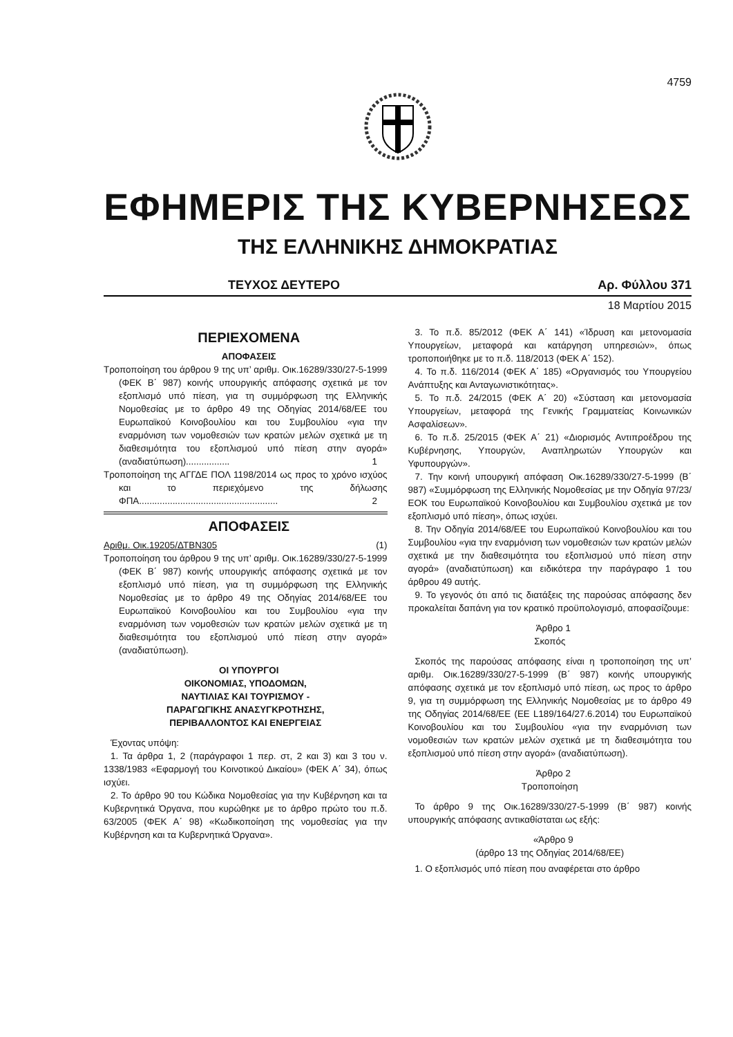4759
ΕΦΗΜΕΡΙΣ ΤΗΣ ΚΥΒΕΡΝΗΣΕΩΣ
ΤΗΣ ΕΛΛΗΝΙΚΗΣ ΔΗΜΟΚΡΑΤΙΑΣ
ΤΕΥΧΟΣ ΔΕΥΤΕΡΟ Αρ. Φύλλου 371
18 Μαρτίου 2015
ΠΕΡΙΕΧΟΜΕΝΑ
ΑΠΟΦΑΣΕΙΣ
Τροποποίηση του άρθρου 9 της υπ’ αριθμ. Οικ.16289/330/27-5-1999 (ΦΕΚ Β΄ 987) κοινής υπουργικής απόφασης σχετικά με τον εξοπλισμό υπό πίεση, για τη συμμόρφωση της Ελληνικής Νομοθεσίας με το άρθρο 49 της Οδηγίας 2014/68/ΕΕ του Ευρωπαϊκού Κοινοβουλίου και του Συμβουλίου «για την εναρμόνιση των νομοθεσιών των κρατών μελών σχετικά με τη διαθεσιμότητα του εξοπλισμού υπό πίεση στην αγορά» (αναδιατύπωση)................. 1
Τροποποίηση της ΑΓΓΔΕ ΠΟΛ 1198/2014 ως προς το χρόνο ισχύος και το περιεχόμενο της δήλωσης ΦΠΑ...................................................... 2
ΑΠΟΦΑΣΕΙΣ
Αριθμ. Οικ.19205/ΔΤΒΝ305 (1)
Τροποποίηση του άρθρου 9 της υπ’ αριθμ. Οικ.16289/330/27-5-1999 (ΦΕΚ Β΄ 987) κοινής υπουργικής απόφασης σχετικά με τον εξοπλισμό υπό πίεση, για τη συμμόρφωση της Ελληνικής Νομοθεσίας με το άρθρο 49 της Οδηγίας 2014/68/ΕΕ του Ευρωπαϊκού Κοινοβουλίου και του Συμβουλίου «για την εναρμόνιση των νομοθεσιών των κρατών μελών σχετικά με τη διαθεσιμότητα του εξοπλισμού υπό πίεση στην αγορά» (αναδιατύπωση).
ΟΙ ΥΠΟΥΡΓΟΙ
ΟΙΚΟΝΟΜΙΑΣ, ΥΠΟΔΟΜΩΝ,
ΝΑΥΤΙΛΙΑΣ ΚΑΙ ΤΟΥΡΙΣΜΟΥ -
ΠΑΡΑΓΩΓΙΚΗΣ ΑΝΑΣΥΓΚΡΟΤΗΣΗΣ,
ΠΕΡΙΒΑΛΛΟΝΤΟΣ ΚΑΙ ΕΝΕΡΓΕΙΑΣ
Έχοντας υπόψη:
1. Τα άρθρα 1, 2 (παράγραφοι 1 περ. στ, 2 και 3) και 3 του ν. 1338/1983 «Εφαρμογή του Κοινοτικού Δικαίου» (ΦΕΚ Α΄ 34), όπως ισχύει.
2. Το άρθρο 90 του Κώδικα Νομοθεσίας για την Κυβέρνηση και τα Κυβερνητικά Όργανα, που κυρώθηκε με το άρθρο πρώτο του π.δ. 63/2005 (ΦΕΚ Α΄ 98) «Κωδικοποίηση της νομοθεσίας για την Κυβέρνηση και τα Κυβερνητικά Όργανα».
3. Το π.δ. 85/2012 (ΦΕΚ Α΄ 141) «Ίδρυση και μετονομασία Υπουργείων, μεταφορά και κατάργηση υπηρεσιών», όπως τροποποιήθηκε με το π.δ. 118/2013 (ΦΕΚ Α΄ 152).
4. Το π.δ. 116/2014 (ΦΕΚ Α΄ 185) «Οργανισμός του Υπουργείου Ανάπτυξης και Ανταγωνιστικότητας».
5. Το π.δ. 24/2015 (ΦΕΚ Α΄ 20) «Σύσταση και μετονομασία Υπουργείων, μεταφορά της Γενικής Γραμματείας Κοινωνικών Ασφαλίσεων».
6. Το π.δ. 25/2015 (ΦΕΚ Α΄ 21) «Διορισμός Αντιπροέδρου της Κυβέρνησης, Υπουργών, Αναπληρωτών Υπουργών και Υφυπουργών».
7. Την κοινή υπουργική απόφαση Οικ.16289/330/27-5-1999 (Β΄ 987) «Συμμόρφωση της Ελληνικής Νομοθεσίας με την Οδηγία 97/23/ΕΟΚ του Ευρωπαϊκού Κοινοβουλίου και Συμβουλίου σχετικά με τον εξοπλισμό υπό πίεση», όπως ισχύει.
8. Την Οδηγία 2014/68/ΕΕ του Ευρωπαϊκού Κοινοβουλίου και του Συμβουλίου «για την εναρμόνιση των νομοθεσιών των κρατών μελών σχετικά με την διαθεσιμότητα του εξοπλισμού υπό πίεση στην αγορά» (αναδιατύπωση) και ειδικότερα την παράγραφο 1 του άρθρου 49 αυτής.
9. Το γεγονός ότι από τις διατάξεις της παρούσας απόφασης δεν προκαλείται δαπάνη για τον κρατικό προϋπολογισμό, αποφασίζουμε:
Άρθρο 1
Σκοπός
Σκοπός της παρούσας απόφασης είναι η τροποποίηση της υπ’ αριθμ. Οικ.16289/330/27-5-1999 (Β΄ 987) κοινής υπουργικής απόφασης σχετικά με τον εξοπλισμό υπό πίεση, ως προς το άρθρο 9, για τη συμμόρφωση της Ελληνικής Νομοθεσίας με το άρθρο 49 της Οδηγίας 2014/68/ΕΕ (ΕΕ L189/164/27.6.2014) του Ευρωπαϊκού Κοινοβουλίου και του Συμβουλίου «για την εναρμόνιση των νομοθεσιών των κρατών μελών σχετικά με τη διαθεσιμότητα του εξοπλισμού υπό πίεση στην αγορά» (αναδιατύπωση).
Άρθρο 2
Τροποποίηση
Το άρθρο 9 της Οικ.16289/330/27-5-1999 (Β΄ 987) κοινής υπουργικής απόφασης αντικαθίσταται ως εξής:
«Άρθρο 9
(άρθρο 13 της Οδηγίας 2014/68/ΕΕ)
1. Ο εξοπλισμός υπό πίεση που αναφέρεται στο άρθρο